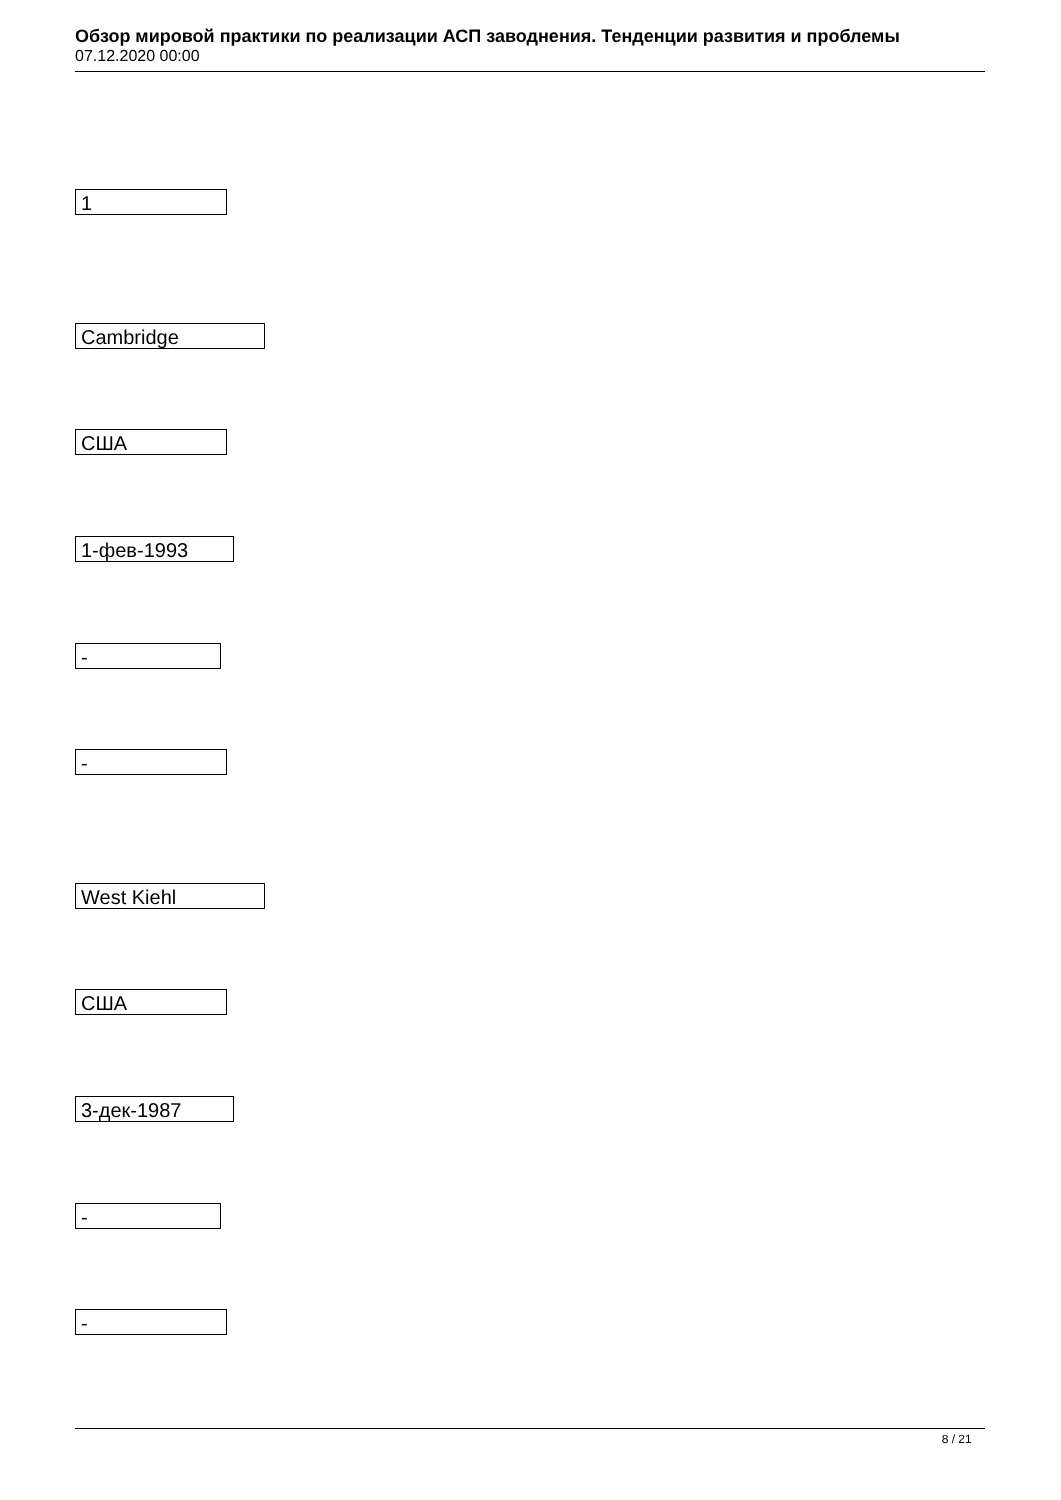Обзор мировой практики по реализации АСП заводнения. Тенденции развития и проблемы
07.12.2020 00:00
1
Cambridge
США
1-фев-1993
-
-
West Kiehl
США
3-дек-1987
-
-
8 / 21